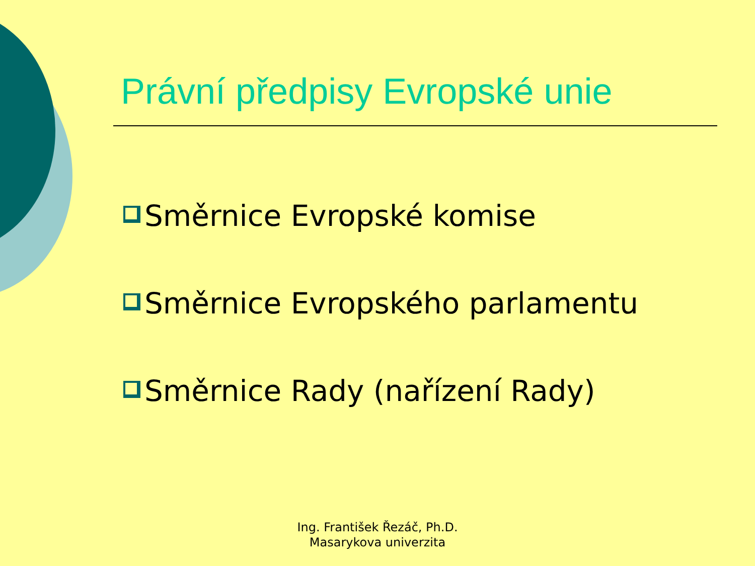Právní předpisy Evropské unie
Směrnice Evropské komise
Směrnice Evropského parlamentu
Směrnice Rady (nařízení Rady)
Ing. František Řezáč, Ph.D.
Masarykova univerzita